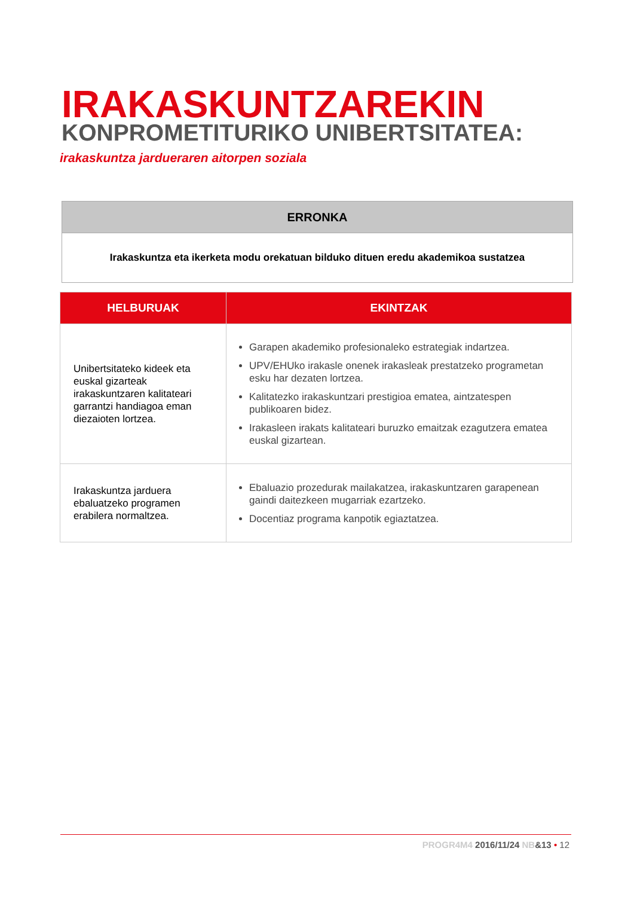IRAKASKUNTZAREKIN
KONPROMETITURIKO UNIBERTSITATEA:
irakaskuntza jardueraren aitorpen soziala
| ERRONKA |
| --- |
| Irakaskuntza eta ikerketa modu orekatuan bilduko dituen eredu akademikoa sustatzea |
| HELBURUAK | EKINTZAK |
| --- | --- |
| Unibertsitateko kideek eta euskal gizarteak irakaskuntzaren kalitateari garrantzi handiagoa eman diezaioten lortzea. | Garapen akademiko profesionaleko estrategiak indartzea. UPV/EHUko irakasle onenek irakasleak prestatzeko programetan esku har dezaten lortzea. Kalitatezko irakaskuntzari prestigioa ematea, aintzatespen publikoaren bidez. Irakasleen irakats kalitateari buruzko emaitzak ezagutzera ematea euskal gizartean. |
| Irakaskuntza jarduera ebaluatzeko programen erabilera normaltzea. | Ebaluazio prozedurak mailakatzea, irakaskuntzaren garapenean gaindi daitezkeen mugarriak ezartzeko. Docentiaz programa kanpotik egiaztatzea. |
PROGR4M4 2016/11/24 NB&13 • 12